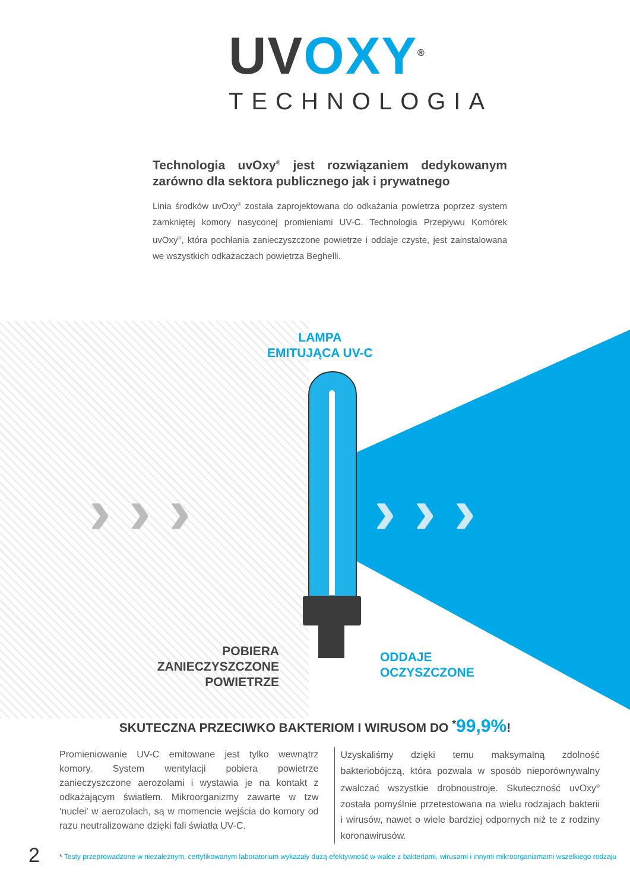UV OXY<sup>®</sup>
TECHNOLOGIA
Technologia uvOxy<sup>®</sup> jest rozwiązaniem dedykowanym zarówno dla sektora publicznego jak i prywatnego
Linia środków uvOxy<sup>®</sup> została zaprojektowana do odkażania powietrza poprzez system zamkniętej komory nasyconej promieniami UV-C. Technologia Przepływu Komórek uvOxy<sup>®</sup>, która pochłania zanieczyszczone powietrze i oddaje czyste, jest zainstalowana we wszystkich odkażaczach powietrza Beghelli.
› › › › › ›
LAMPA
EMITUJĄCA UV-C
POBIERA
ZANIECZYSZCZONE
POWIETRZE
ODDAJE
OCZYSZCZONE
SKUTECZNA PRZECIWKO BAKTERIOM I WIRUSOM DO <sup>*</sup>99,9%!
Promieniowanie UV-C emitowane jest tylko wewnątrz komory. System wentylacji pobiera powietrze zanieczyszczone aerozolami i wystawia je na kontakt z odkażającym światłem. Mikroorganizmy zawarte w tzw ‘nuclei’ w aerozolach, są w momencie wejścia do komory od razu neutralizowane dzięki fali światła UV-C.
Uzyskaliśmy dzięki temu maksymalną zdolność bakteriobójczą, która pozwala w sposób nieporównywalny zwalczać wszystkie drobnoustroje. Skuteczność uvOxy<sup>®</sup> została pomyślnie przetestowana na wielu rodzajach bakterii i wirusów, nawet o wiele bardziej odpornych niż te z rodziny koronawirusów.
2
* Testy przeprowadzone w niezależnym, certyfikowanym laboratorium wykazały dużą efektywność w walce z bakteriami, wirusami i innymi mikroorganizmami wszelkiego rodzaju